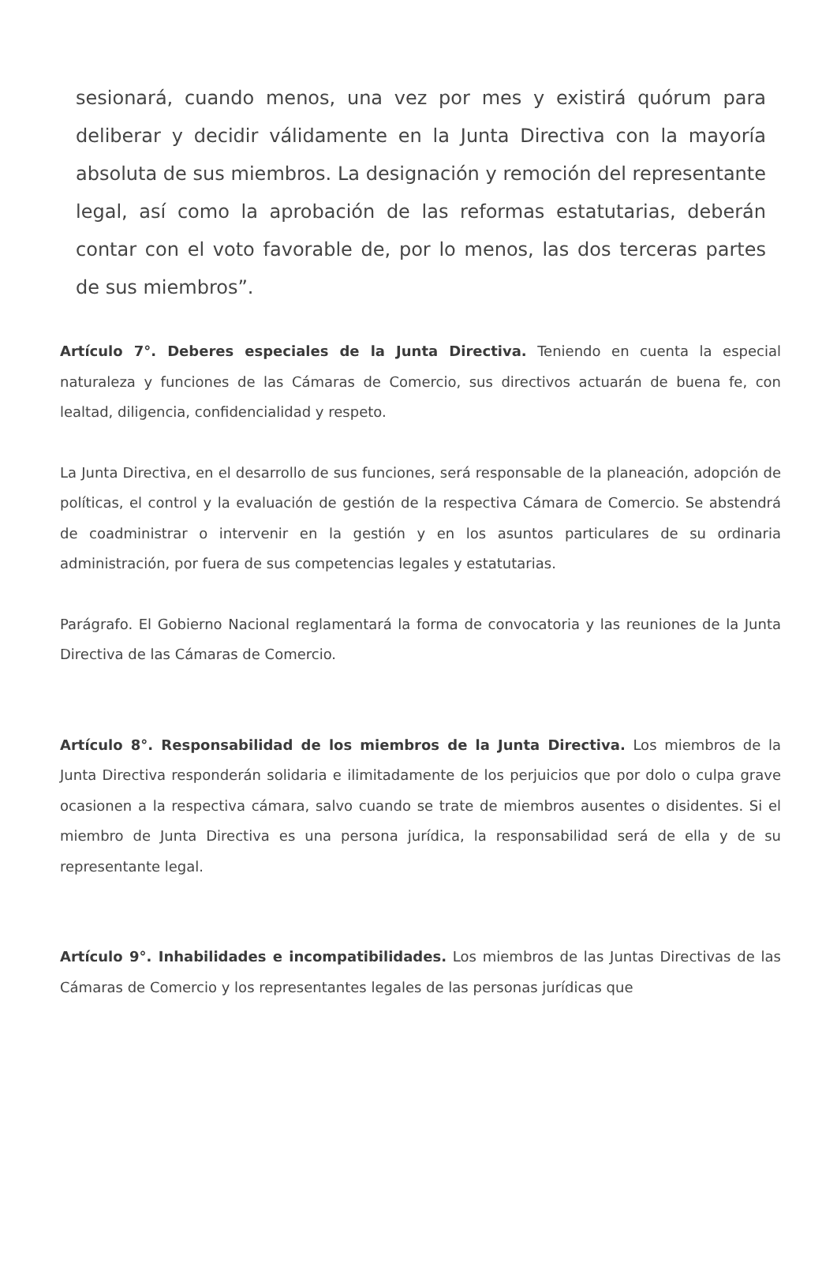sesionará, cuando menos, una vez por mes y existirá quórum para deliberar y decidir válidamente en la Junta Directiva con la mayoría absoluta de sus miembros. La designación y remoción del representante legal, así como la aprobación de las reformas estatutarias, deberán contar con el voto favorable de, por lo menos, las dos terceras partes de sus miembros”.
Artículo 7°. Deberes especiales de la Junta Directiva. Teniendo en cuenta la especial naturaleza y funciones de las Cámaras de Comercio, sus directivos actuarán de buena fe, con lealtad, diligencia, confidencialidad y respeto.
La Junta Directiva, en el desarrollo de sus funciones, será responsable de la planeación, adopción de políticas, el control y la evaluación de gestión de la respectiva Cámara de Comercio. Se abstendrá de coadministrar o intervenir en la gestión y en los asuntos particulares de su ordinaria administración, por fuera de sus competencias legales y estatutarias.
Parágrafo. El Gobierno Nacional reglamentará la forma de convocatoria y las reuniones de la Junta Directiva de las Cámaras de Comercio.
Artículo 8°. Responsabilidad de los miembros de la Junta Directiva. Los miembros de la Junta Directiva responderán solidaria e ilimitadamente de los perjuicios que por dolo o culpa grave ocasionen a la respectiva cámara, salvo cuando se trate de miembros ausentes o disidentes. Si el miembro de Junta Directiva es una persona jurídica, la responsabilidad será de ella y de su representante legal.
Artículo 9°. Inhabilidades e incompatibilidades. Los miembros de las Juntas Directivas de las Cámaras de Comercio y los representantes legales de las personas jurídicas que